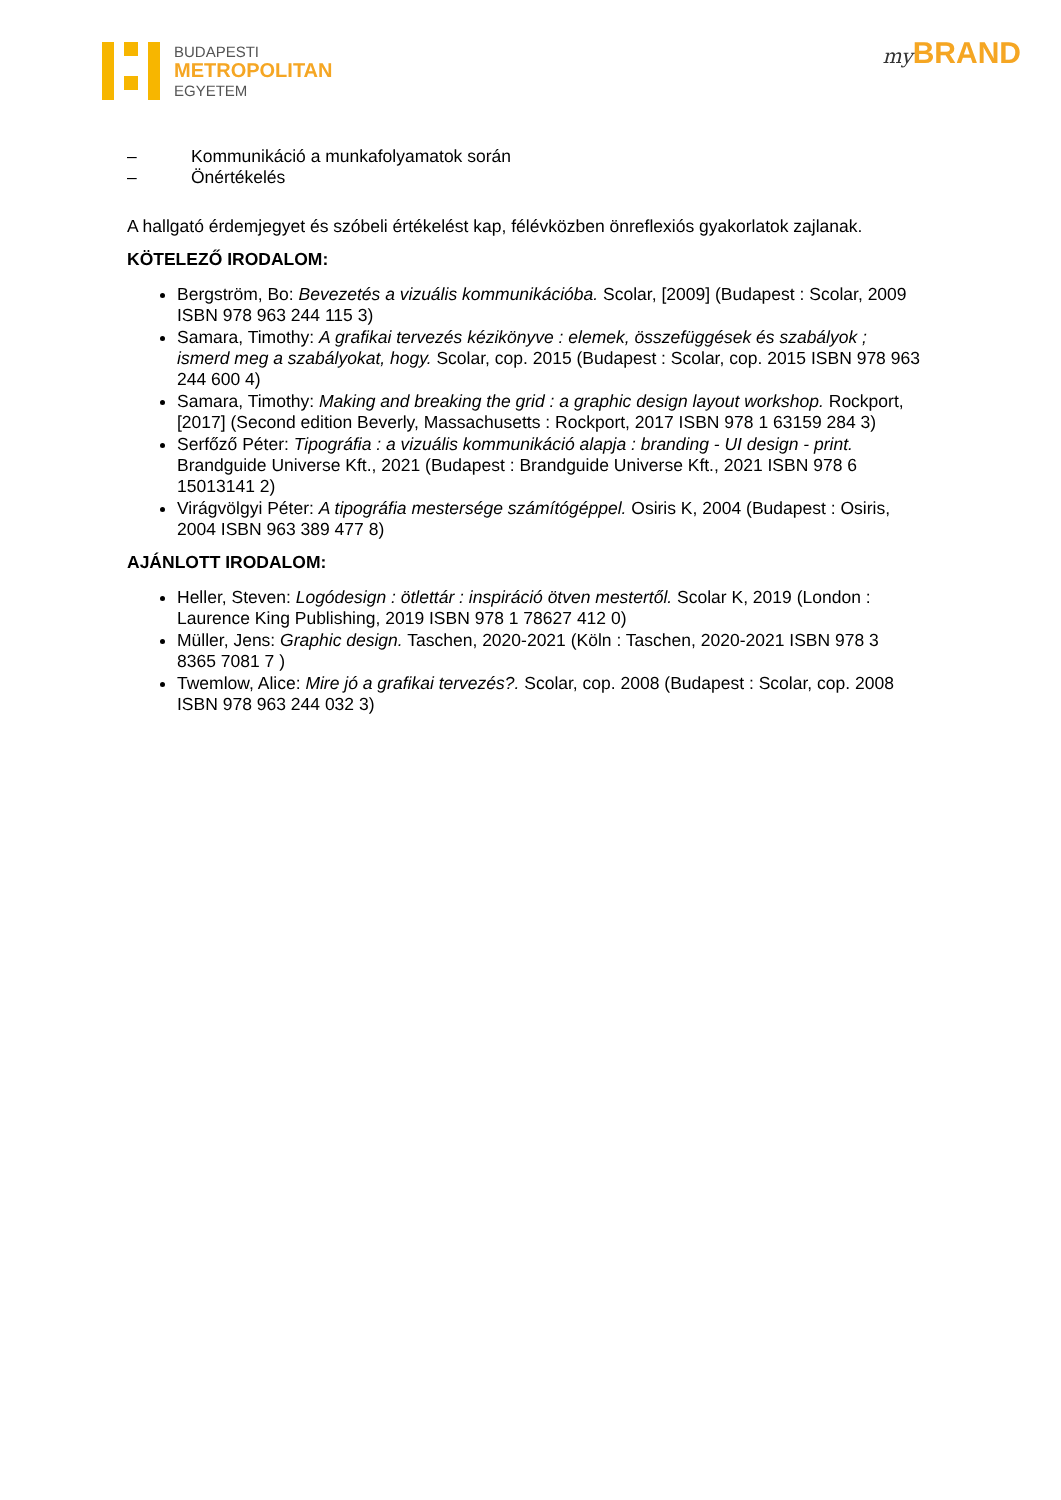BUDAPESTI
METROPOLITAN
EGYETEM
my BRAND
– Kommunikáció a munkafolyamatok során
– Önértékelés
A hallgató érdemjegyet és szóbeli értékelést kap, félévközben önreflexiós gyakorlatok zajlanak.
KÖTELEZŐ IRODALOM:
Bergström, Bo: Bevezetés a vizuális kommunikációba. Scolar, [2009] (Budapest : Scolar, 2009 ISBN 978 963 244 115 3)
Samara, Timothy: A grafikai tervezés kézikönyve : elemek, összefüggések és szabályok ; ismerd meg a szabályokat, hogy. Scolar, cop. 2015 (Budapest : Scolar, cop. 2015 ISBN 978 963 244 600 4)
Samara, Timothy: Making and breaking the grid : a graphic design layout workshop. Rockport, [2017] (Second edition Beverly, Massachusetts : Rockport, 2017 ISBN 978 1 63159 284 3)
Serfőző Péter: Tipográfia : a vizuális kommunikáció alapja : branding - UI design - print. Brandguide Universe Kft., 2021 (Budapest : Brandguide Universe Kft., 2021 ISBN 978 6 15013141 2)
Virágvölgyi Péter: A tipográfia mestersége számítógéppel. Osiris K, 2004 (Budapest : Osiris, 2004 ISBN 963 389 477 8)
AJÁNLOTT IRODALOM:
Heller, Steven: Logódesign : ötlettár : inspiráció ötven mestertől. Scolar K, 2019 (London : Laurence King Publishing, 2019 ISBN 978 1 78627 412 0)
Müller, Jens: Graphic design. Taschen, 2020-2021 (Köln : Taschen, 2020-2021 ISBN 978 3 8365 7081 7 )
Twemlow, Alice: Mire jó a grafikai tervezés?. Scolar, cop. 2008 (Budapest : Scolar, cop. 2008 ISBN 978 963 244 032 3)